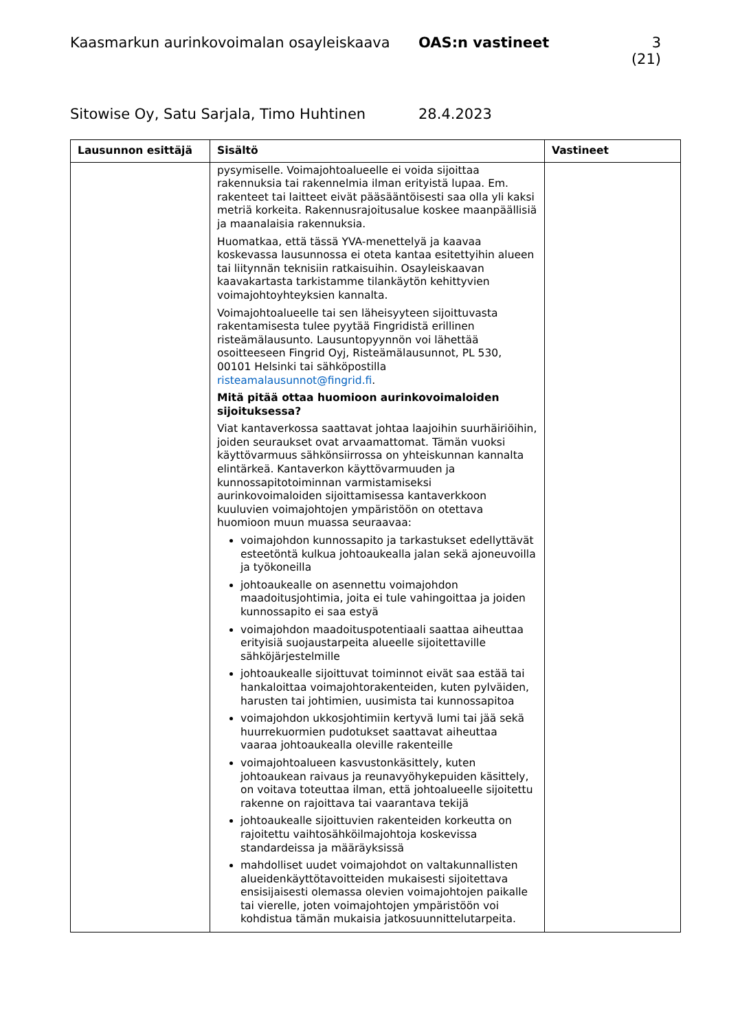Kaasmarkun aurinkovoimalan osayleiskaava OAS:n vastineet 3 (21)
Sitowise Oy, Satu Sarjala, Timo Huhtinen 28.4.2023
| Lausunnon esittäjä | Sisältö | Vastineet |
| --- | --- | --- |
| | pysymiselle. Voimajohtoalueelle ei voida sijoittaa rakennuksia tai rakennelmia ilman erityistä lupaa. Em. rakenteet tai laitteet eivät pääsääntöisesti saa olla yli kaksi metriä korkeita. Rakennusrajoitusalue koskee maanpäällisiä ja maanalaisia rakennuksia. Huomatkaa, että tässä YVA-menettelyä ja kaavaa koskevassa lausunnossa ei oteta kantaa esitettyihin alueen tai liitynnän teknisiin ratkaisuihin. Osayleiskaavan kaavakartasta tarkistamme tilankäytön kehittyvien voimajohtoyhteyksien kannalta. Voimajohtoalueelle tai sen läheisyyteen sijoittuvasta rakentamisesta tulee pyytää Fingridistä erillinen risteämälausunto. Lausuntopyynnön voi lähettää osoitteeseen Fingrid Oyj, Risteämälausunnot, PL 530, 00101 Helsinki tai sähköpostilla risteamalausunnot@fingrid.fi . Mitä pitää ottaa huomioon aurinkovoimaloiden sijoituksessa? Viat kantaverkossa saattavat johtaa laajoihin suurhäiriöihin, joiden seuraukset ovat arvaamattomat. Tämän vuoksi käyttövarmuus sähkönsiirrossa on yhteiskunnan kannalta elintärkeä. Kantaverkon käyttövarmuuden ja kunnossapitotoiminnan varmistamiseksi aurinkovoimaloiden sijoittamisessa kantaverkkoon kuuluvien voimajohtojen ympäristöön on otettava huomioon muun muassa seuraavaa: voimajohdon kunnossapito ja tarkastukset edellyttävät esteetöntä kulkua johtoaukealla jalan sekä ajoneuvoilla ja työkoneilla johtoaukealle on asennettu voimajohdon maadoitusjohtimia, joita ei tule vahingoittaa ja joiden kunnossapito ei saa estyä voimajohdon maadoituspotentiaali saattaa aiheuttaa erityisiä suojaustarpeita alueelle sijoitettaville sähköjärjestelmille johtoaukealle sijoittuvat toiminnot eivät saa estää tai hankaloittaa voimajohtorakenteiden, kuten pylväiden, harusten tai johtimien, uusimista tai kunnossapitoa voimajohdon ukkosjohtimiin kertyvä lumi tai jää sekä huurrekuormien pudotukset saattavat aiheuttaa vaaraa johtoaukealla oleville rakenteille voimajohtoalueen kasvustonkäsittely, kuten johtoaukean raivaus ja reunavyöhykepuiden käsittely, on voitava toteuttaa ilman, että johtoalueelle sijoitettu rakenne on rajoittava tai vaarantava tekijä johtoaukealle sijoittuvien rakenteiden korkeutta on rajoitettu vaihtosähköilmajohtoja koskevissa standardeissa ja määräyksissä mahdolliset uudet voimajohdot on valtakunnallisten alueidenkäyttötavoitteiden mukaisesti sijoitettava ensisijaisesti olemassa olevien voimajohtojen paikalle tai vierelle, joten voimajohtojen ympäristöön voi kohdistua tämän mukaisia jatkosuunnittelutarpeita. | |